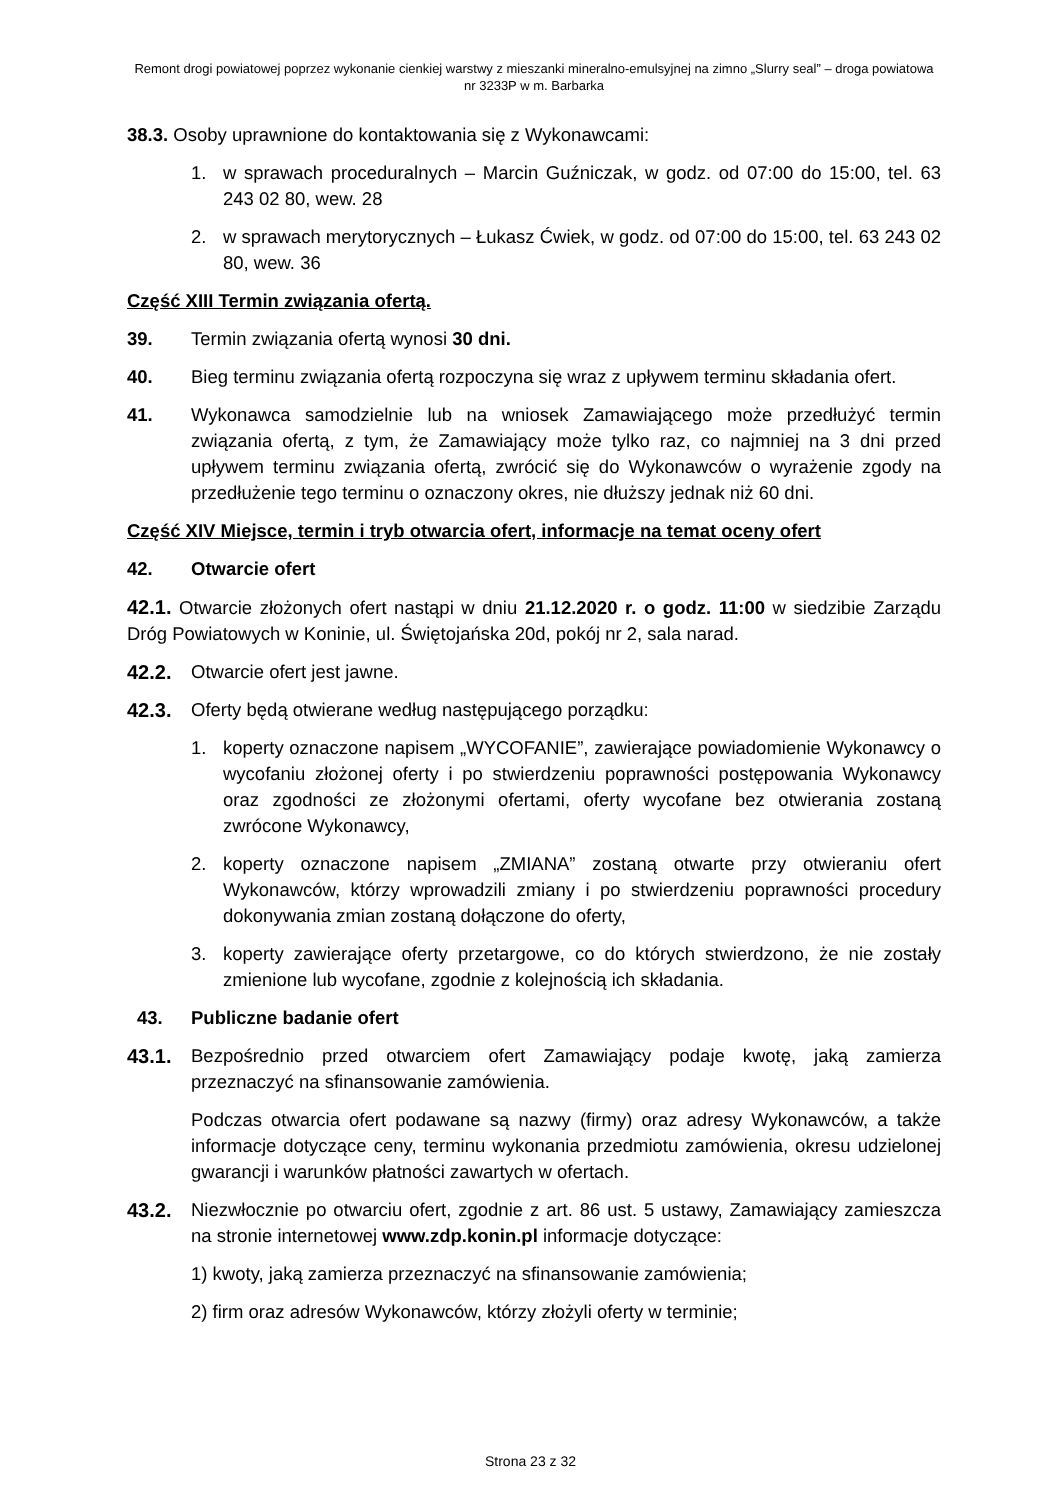Remont drogi powiatowej poprzez wykonanie cienkiej warstwy z mieszanki mineralno-emulsyjnej na zimno „Slurry seal” – droga powiatowa nr 3233P w m. Barbarka
38.3. Osoby uprawnione do kontaktowania się z Wykonawcami:
1. w sprawach proceduralnych – Marcin Guźniczak, w godz. od 07:00 do 15:00, tel. 63 243 02 80, wew. 28
2. w sprawach merytorycznych – Łukasz Ćwiek, w godz. od 07:00 do 15:00, tel. 63 243 02 80, wew. 36
Część XIII Termin związania ofertą.
39. Termin związania ofertą wynosi 30 dni.
40. Bieg terminu związania ofertą rozpoczyna się wraz z upływem terminu składania ofert.
41. Wykonawca samodzielnie lub na wniosek Zamawiającego może przedłużyć termin związania ofertą, z tym, że Zamawiający może tylko raz, co najmniej na 3 dni przed upływem terminu związania ofertą, zwrócić się do Wykonawców o wyrażenie zgody na przedłużenie tego terminu o oznaczony okres, nie dłuższy jednak niż 60 dni.
Część XIV Miejsce, termin i tryb otwarcia ofert, informacje na temat oceny ofert
42. Otwarcie ofert
42.1. Otwarcie złożonych ofert nastąpi w dniu 21.12.2020 r. o godz. 11:00 w siedzibie Zarządu Dróg Powiatowych w Koninie, ul. Świętojańska 20d, pokój nr 2, sala narad.
42.2. Otwarcie ofert jest jawne.
42.3. Oferty będą otwierane według następującego porządku:
1. koperty oznaczone napisem „WYCOFANIE”, zawierające powiadomienie Wykonawcy o wycofaniu złożonej oferty i po stwierdzeniu poprawności postępowania Wykonawcy oraz zgodności ze złożonymi ofertami, oferty wycofane bez otwierania zostaną zwrócone Wykonawcy,
2. koperty oznaczone napisem „ZMIANA” zostaną otwarte przy otwieraniu ofert Wykonawców, którzy wprowadzili zmiany i po stwierdzeniu poprawności procedury dokonywania zmian zostaną dołączone do oferty,
3. koperty zawierające oferty przetargowe, co do których stwierdzono, że nie zostały zmienione lub wycofane, zgodnie z kolejnością ich składania.
43. Publiczne badanie ofert
43.1. Bezpośrednio przed otwarciem ofert Zamawiający podaje kwotę, jaką zamierza przeznaczyć na sfinansowanie zamówienia.
Podczas otwarcia ofert podawane są nazwy (firmy) oraz adresy Wykonawców, a także informacje dotyczące ceny, terminu wykonania przedmiotu zamówienia, okresu udzielonej gwarancji i warunków płatności zawartych w ofertach.
43.2. Niezwłocznie po otwarciu ofert, zgodnie z art. 86 ust. 5 ustawy, Zamawiający zamieszcza na stronie internetowej www.zdp.konin.pl informacje dotyczące:
1) kwoty, jaką zamierza przeznaczyć na sfinansowanie zamówienia;
2) firm oraz adresów Wykonawców, którzy złożyli oferty w terminie;
Strona 23 z 32